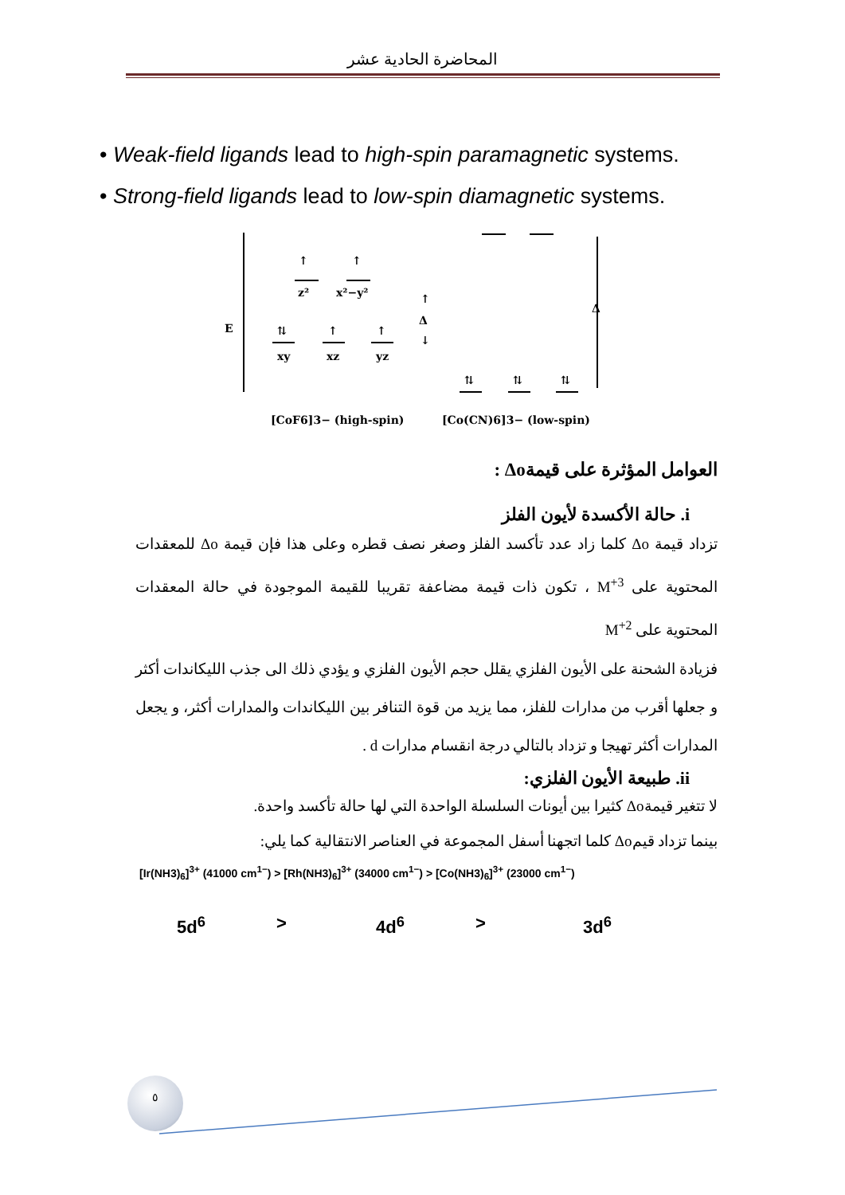المحاضرة الحادية عشر
• Weak-field ligands lead to high-spin paramagnetic systems.
• Strong-field ligands lead to low-spin diamagnetic systems.
E
↑
z²
↑
x²−y²
⇅
xy
↑
xz
↑
yz
Δ
↑
↓
Δ
⇅
⇅
⇅
[CoF6]3− (high-spin)
[Co(CN)6]3− (low-spin)
العوامل المؤثرة على قيمةΔo :
i. حالة الأكسدة لأيون الفلز
تزداد قيمة Δo كلما زاد عدد تأكسد الفلز وصغر نصف قطره وعلى هذا فإن قيمة Δo للمعقدات المحتوية على M<sup>+3</sup> ، تكون ذات قيمة مضاعفة تقريبا للقيمة الموجودة في حالة المعقدات المحتوية على M<sup>+2</sup>
فزيادة الشحنة على الأيون الفلزي يقلل حجم الأيون الفلزي و يؤدي ذلك الى جذب الليكاندات أكثر و جعلها أقرب من مدارات للفلز، مما يزيد من قوة التنافر بين الليكاندات والمدارات أكثر، و يجعل المدارات أكثر تهيجا و تزداد بالتالي درجة انقسام مدارات d .
ii. طبيعة الأيون الفلزي:
لا تتغير قيمةΔo كثيرا بين أيونات السلسلة الواحدة التي لها حالة تأكسد واحدة.
بينما تزداد قيمΔo كلما اتجهنا أسفل المجموعة في العناصر الانتقالية كما يلي:
[Ir(NH3)<sub>6</sub>]<sup>3+</sup> (41000 cm<sup>1−</sup>) > [Rh(NH3)<sub>6</sub>]<sup>3+</sup> (34000 cm<sup>1−</sup>) > [Co(NH3)<sub>6</sub>]<sup>3+</sup> (23000 cm<sup>1−</sup>)
5d<sup>6</sup> > 4d<sup>6</sup> > 3d<sup>6</sup>
٥